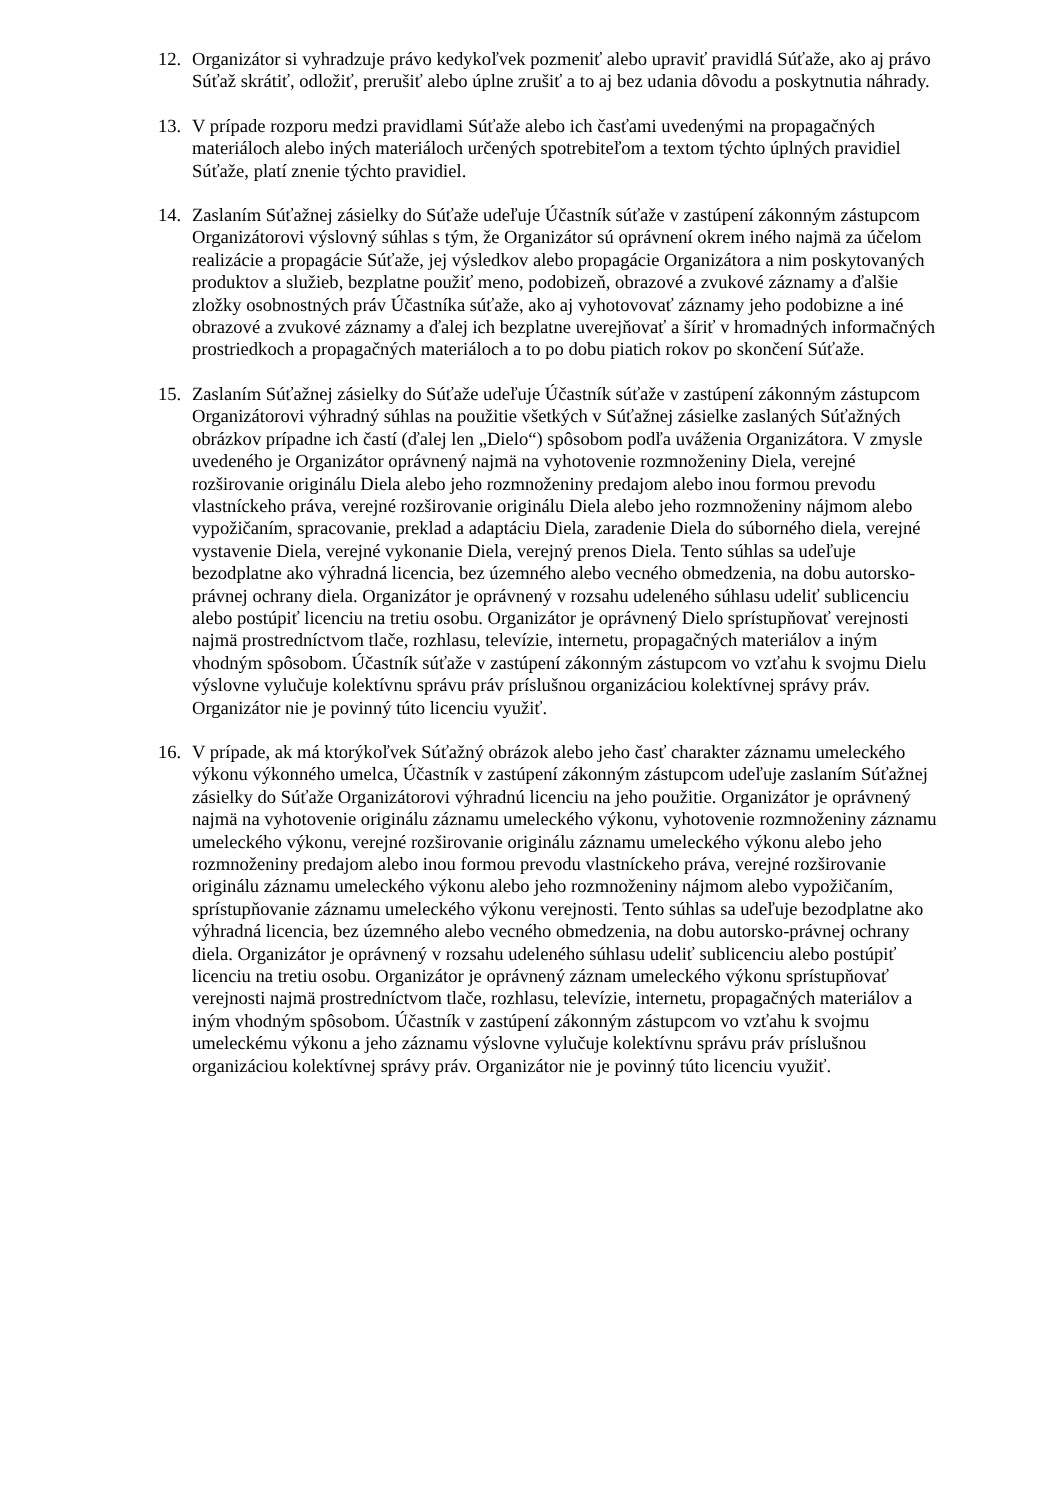12. Organizátor si vyhradzuje právo kedykoľvek pozmeniť alebo upraviť pravidlá Súťaže, ako aj právo Súťaž skrátiť, odložiť, prerušiť alebo úplne zrušiť a to aj bez udania dôvodu a poskytnutia náhrady.
13. V prípade rozporu medzi pravidlami Súťaže alebo ich časťami uvedenými na propagačných materiáloch alebo iných materiáloch určených spotrebiteľom a textom týchto úplných pravidiel Súťaže, platí znenie týchto pravidiel.
14. Zaslaním Súťažnej zásielky do Súťaže udeľuje Účastník súťaže v zastúpení zákonným zástupcom Organizátorovi výslovný súhlas s tým, že Organizátor sú oprávnení okrem iného najmä za účelom realizácie a propagácie Súťaže, jej výsledkov alebo propagácie Organizátora a nim poskytovaných produktov a služieb, bezplatne použiť meno, podobizeň, obrazové a zvukové záznamy a ďalšie zložky osobnostných práv Účastníka súťaže, ako aj vyhotovovať záznamy jeho podobizne a iné obrazové a zvukové záznamy a ďalej ich bezplatne uverejňovať a šíriť v hromadných informačných prostriedkoch a propagačných materiáloch a to po dobu piatich rokov po skončení Súťaže.
15. Zaslaním Súťažnej zásielky do Súťaže udeľuje Účastník súťaže v zastúpení zákonným zástupcom Organizátorovi výhradný súhlas na použitie všetkých v Súťažnej zásielke zaslaných Súťažných obrázkov prípadne ich častí (ďalej len „Dielo“) spôsobom podľa uváženia Organizátora. V zmysle uvedeného je Organizátor oprávnený najmä na vyhotovenie rozmnoženiny Diela, verejné rozširovanie originálu Diela alebo jeho rozmnoženiny predajom alebo inou formou prevodu vlastníckeho práva, verejné rozširovanie originálu Diela alebo jeho rozmnoženiny nájmom alebo vypožičaním, spracovanie, preklad a adaptáciu Diela, zaradenie Diela do súborného diela, verejné vystavenie Diela, verejné vykonanie Diela, verejný prenos Diela. Tento súhlas sa udeľuje bezodplatne ako výhradná licencia, bez územného alebo vecného obmedzenia, na dobu autorsko-právnej ochrany diela. Organizátor je oprávnený v rozsahu udeleného súhlasu udeliť sublicenciu alebo postúpiť licenciu na tretiu osobu. Organizátor je oprávnený Dielo sprístupňovať verejnosti najmä prostredníctvom tlače, rozhlasu, televízie, internetu, propagačných materiálov a iným vhodným spôsobom. Účastník súťaže v zastúpení zákonným zástupcom vo vzťahu k svojmu Dielu výslovne vylučuje kolektívnu správu práv príslušnou organizáciou kolektívnej správy práv. Organizátor nie je povinný túto licenciu využiť.
16. V prípade, ak má ktorýkoľvek Súťažný obrázok alebo jeho časť charakter záznamu umeleckého výkonu výkonného umelca, Účastník v zastúpení zákonným zástupcom udeľuje zaslaním Súťažnej zásielky do Súťaže Organizátorovi výhradnú licenciu na jeho použitie. Organizátor je oprávnený najmä na vyhotovenie originálu záznamu umeleckého výkonu, vyhotovenie rozmnoženiny záznamu umeleckého výkonu, verejné rozširovanie originálu záznamu umeleckého výkonu alebo jeho rozmnoženiny predajom alebo inou formou prevodu vlastníckeho práva, verejné rozširovanie originálu záznamu umeleckého výkonu alebo jeho rozmnoženiny nájmom alebo vypožičaním, sprístupňovanie záznamu umeleckého výkonu verejnosti. Tento súhlas sa udeľuje bezodplatne ako výhradná licencia, bez územného alebo vecného obmedzenia, na dobu autorsko-právnej ochrany diela. Organizátor je oprávnený v rozsahu udeleného súhlasu udeliť sublicenciu alebo postúpiť licenciu na tretiu osobu. Organizátor je oprávnený záznam umeleckého výkonu sprístupňovať verejnosti najmä prostredníctvom tlače, rozhlasu, televízie, internetu, propagačných materiálov a iným vhodným spôsobom. Účastník v zastúpení zákonným zástupcom vo vzťahu k svojmu umeleckému výkonu a jeho záznamu výslovne vylučuje kolektívnu správu práv príslušnou organizáciou kolektívnej správy práv. Organizátor nie je povinný túto licenciu využiť.